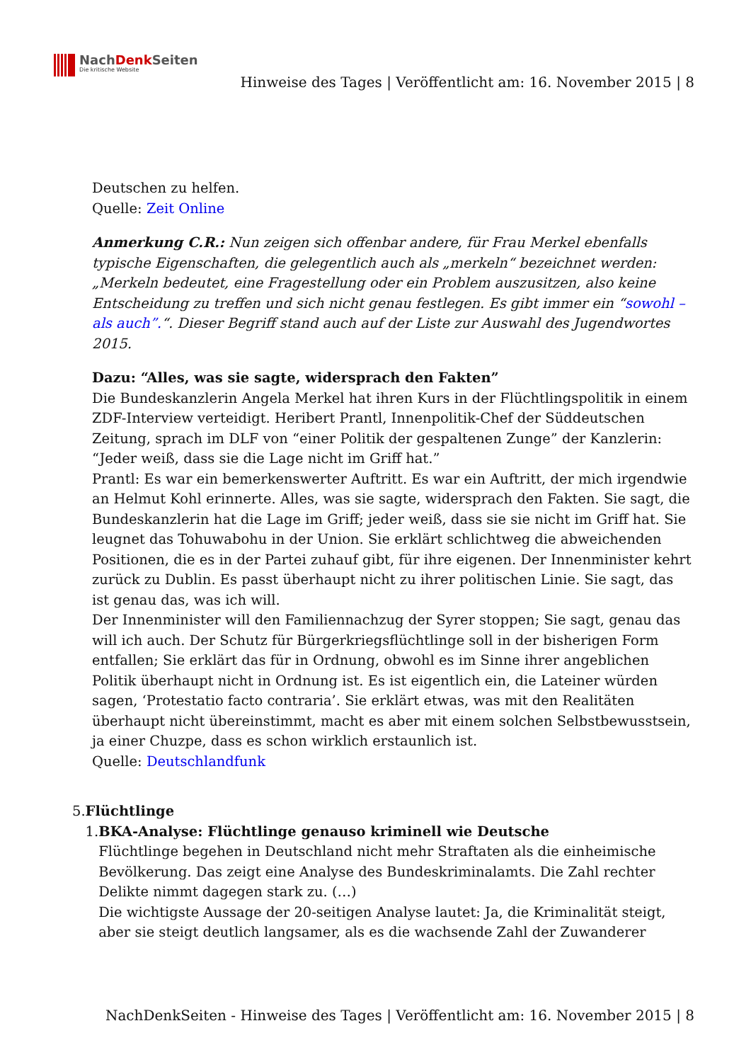NachDenk Seiten
Die kritische Website
Hinweise des Tages | Veröffentlicht am: 16. November 2015 | 8
Deutschen zu helfen.
Quelle: Zeit Online
Anmerkung C.R.: Nun zeigen sich offenbar andere, für Frau Merkel ebenfalls typische Eigenschaften, die gelegentlich auch als „merkeln“ bezeichnet werden: „Merkeln bedeutet, eine Fragestellung oder ein Problem auszusitzen, also keine Entscheidung zu treffen und sich nicht genau festlegen. Es gibt immer ein “sowohl – als auch”.“. Dieser Begriff stand auch auf der Liste zur Auswahl des Jugendwortes 2015.
Dazu: “Alles, was sie sagte, widersprach den Fakten”
Die Bundeskanzlerin Angela Merkel hat ihren Kurs in der Flüchtlingspolitik in einem ZDF-Interview verteidigt. Heribert Prantl, Innenpolitik-Chef der Süddeutschen Zeitung, sprach im DLF von “einer Politik der gespaltenen Zunge” der Kanzlerin: “Jeder weiß, dass sie die Lage nicht im Griff hat.”
Prantl: Es war ein bemerkenswerter Auftritt. Es war ein Auftritt, der mich irgendwie an Helmut Kohl erinnerte. Alles, was sie sagte, widersprach den Fakten. Sie sagt, die Bundeskanzlerin hat die Lage im Griff; jeder weiß, dass sie sie nicht im Griff hat. Sie leugnet das Tohuwabohu in der Union. Sie erklärt schlichtweg die abweichenden Positionen, die es in der Partei zuhauf gibt, für ihre eigenen. Der Innenminister kehrt zurück zu Dublin. Es passt überhaupt nicht zu ihrer politischen Linie. Sie sagt, das ist genau das, was ich will.
Der Innenminister will den Familiennachzug der Syrer stoppen; Sie sagt, genau das will ich auch. Der Schutz für Bürgerkriegsflüchtlinge soll in der bisherigen Form entfallen; Sie erklärt das für in Ordnung, obwohl es im Sinne ihrer angeblichen Politik überhaupt nicht in Ordnung ist. Es ist eigentlich ein, die Lateiner würden sagen, ‘Protestatio facto contraria’. Sie erklärt etwas, was mit den Realitäten überhaupt nicht übereinstimmt, macht es aber mit einem solchen Selbstbewusstsein, ja einer Chuzpe, dass es schon wirklich erstaunlich ist.
Quelle: Deutschlandfunk
5. Flüchtlinge
1. BKA-Analyse: Flüchtlinge genauso kriminell wie Deutsche
Flüchtlinge begehen in Deutschland nicht mehr Straftaten als die einheimische Bevölkerung. Das zeigt eine Analyse des Bundeskriminalamts. Die Zahl rechter Delikte nimmt dagegen stark zu. (…)
Die wichtigste Aussage der 20-seitigen Analyse lautet: Ja, die Kriminalität steigt, aber sie steigt deutlich langsamer, als es die wachsende Zahl der Zuwanderer
NachDenkSeiten - Hinweise des Tages | Veröffentlicht am: 16. November 2015 | 8